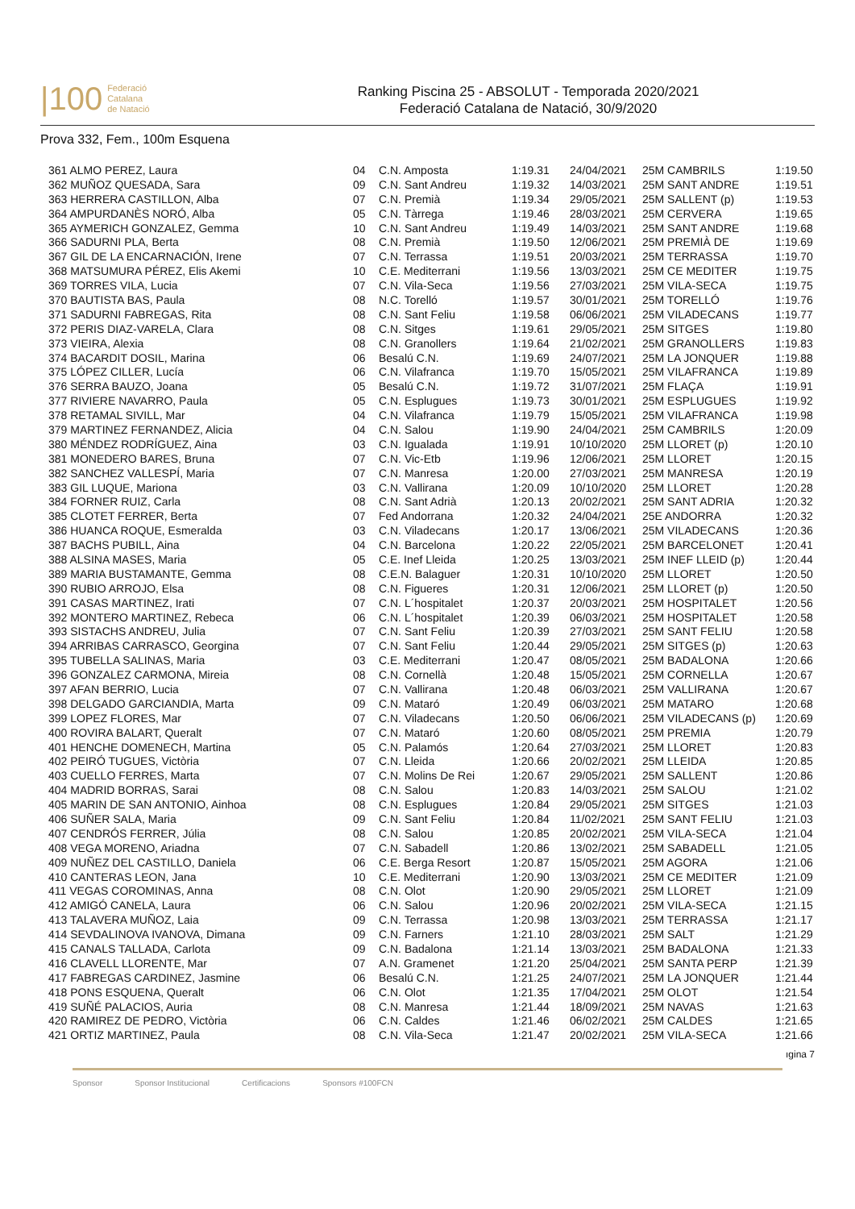|100 Federació
Catalana
de Natació
Ranking Piscina 25 - ABSOLUT - Temporada 2020/2021
Federació Catalana de Natació, 30/9/2020
Prova 332, Fem., 100m Esquena
| 361 ALMO PEREZ, Laura | 04 | C.N. Amposta | 1:19.31 | 24/04/2021 | 25M CAMBRILS | 1:19.50 |
| 362 MUÑOZ QUESADA, Sara | 09 | C.N. Sant Andreu | 1:19.32 | 14/03/2021 | 25M SANT ANDRE | 1:19.51 |
| 363 HERRERA CASTILLON, Alba | 07 | C.N. Premià | 1:19.34 | 29/05/2021 | 25M SALLENT (p) | 1:19.53 |
| 364 AMPURDANÈS NORÓ, Alba | 05 | C.N. Tàrrega | 1:19.46 | 28/03/2021 | 25M CERVERA | 1:19.65 |
| 365 AYMERICH GONZALEZ, Gemma | 10 | C.N. Sant Andreu | 1:19.49 | 14/03/2021 | 25M SANT ANDRE | 1:19.68 |
| 366 SADURNI PLA, Berta | 08 | C.N. Premià | 1:19.50 | 12/06/2021 | 25M PREMIÀ DE | 1:19.69 |
| 367 GIL DE LA ENCARNACIÓN, Irene | 07 | C.N. Terrassa | 1:19.51 | 20/03/2021 | 25M TERRASSA | 1:19.70 |
| 368 MATSUMURA PÉREZ, Elis Akemi | 10 | C.E. Mediterrani | 1:19.56 | 13/03/2021 | 25M CE MEDITER | 1:19.75 |
| 369 TORRES VILA, Lucia | 07 | C.N. Vila-Seca | 1:19.56 | 27/03/2021 | 25M VILA-SECA | 1:19.75 |
| 370 BAUTISTA BAS, Paula | 08 | N.C. Torelló | 1:19.57 | 30/01/2021 | 25M TORELLÓ | 1:19.76 |
| 371 SADURNI FABREGAS, Rita | 08 | C.N. Sant Feliu | 1:19.58 | 06/06/2021 | 25M VILADECANS | 1:19.77 |
| 372 PERIS DIAZ-VARELA, Clara | 08 | C.N. Sitges | 1:19.61 | 29/05/2021 | 25M SITGES | 1:19.80 |
| 373 VIEIRA, Alexia | 08 | C.N. Granollers | 1:19.64 | 21/02/2021 | 25M GRANOLLERS | 1:19.83 |
| 374 BACARDIT DOSIL, Marina | 06 | Besalú C.N. | 1:19.69 | 24/07/2021 | 25M LA JONQUER | 1:19.88 |
| 375 LÓPEZ CILLER, Lucía | 06 | C.N. Vilafranca | 1:19.70 | 15/05/2021 | 25M VILAFRANCA | 1:19.89 |
| 376 SERRA BAUZO, Joana | 05 | Besalú C.N. | 1:19.72 | 31/07/2021 | 25M FLAÇA | 1:19.91 |
| 377 RIVIERE NAVARRO, Paula | 05 | C.N. Esplugues | 1:19.73 | 30/01/2021 | 25M ESPLUGUES | 1:19.92 |
| 378 RETAMAL SIVILL, Mar | 04 | C.N. Vilafranca | 1:19.79 | 15/05/2021 | 25M VILAFRANCA | 1:19.98 |
| 379 MARTINEZ FERNANDEZ, Alicia | 04 | C.N. Salou | 1:19.90 | 24/04/2021 | 25M CAMBRILS | 1:20.09 |
| 380 MÉNDEZ RODRÍGUEZ, Aina | 03 | C.N. Igualada | 1:19.91 | 10/10/2020 | 25M LLORET (p) | 1:20.10 |
| 381 MONEDERO BARES, Bruna | 07 | C.N. Vic-Etb | 1:19.96 | 12/06/2021 | 25M LLORET | 1:20.15 |
| 382 SANCHEZ VALLESPÍ, Maria | 07 | C.N. Manresa | 1:20.00 | 27/03/2021 | 25M MANRESA | 1:20.19 |
| 383 GIL LUQUE, Mariona | 03 | C.N. Vallirana | 1:20.09 | 10/10/2020 | 25M LLORET | 1:20.28 |
| 384 FORNER RUIZ, Carla | 08 | C.N. Sant Adrià | 1:20.13 | 20/02/2021 | 25M SANT ADRIA | 1:20.32 |
| 385 CLOTET FERRER, Berta | 07 | Fed Andorrana | 1:20.32 | 24/04/2021 | 25E ANDORRA | 1:20.32 |
| 386 HUANCA ROQUE, Esmeralda | 03 | C.N. Viladecans | 1:20.17 | 13/06/2021 | 25M VILADECANS | 1:20.36 |
| 387 BACHS PUBILL, Aina | 04 | C.N. Barcelona | 1:20.22 | 22/05/2021 | 25M BARCELONET | 1:20.41 |
| 388 ALSINA MASES, Maria | 05 | C.E. Inef Lleida | 1:20.25 | 13/03/2021 | 25M INEF LLEID (p) | 1:20.44 |
| 389 MARIA BUSTAMANTE, Gemma | 08 | C.E.N. Balaguer | 1:20.31 | 10/10/2020 | 25M LLORET | 1:20.50 |
| 390 RUBIO ARROJO, Elsa | 08 | C.N. Figueres | 1:20.31 | 12/06/2021 | 25M LLORET (p) | 1:20.50 |
| 391 CASAS MARTINEZ, Irati | 07 | C.N. L´hospitalet | 1:20.37 | 20/03/2021 | 25M HOSPITALET | 1:20.56 |
| 392 MONTERO MARTINEZ, Rebeca | 06 | C.N. L´hospitalet | 1:20.39 | 06/03/2021 | 25M HOSPITALET | 1:20.58 |
| 393 SISTACHS ANDREU, Julia | 07 | C.N. Sant Feliu | 1:20.39 | 27/03/2021 | 25M SANT FELIU | 1:20.58 |
| 394 ARRIBAS CARRASCO, Georgina | 07 | C.N. Sant Feliu | 1:20.44 | 29/05/2021 | 25M SITGES (p) | 1:20.63 |
| 395 TUBELLA SALINAS, Maria | 03 | C.E. Mediterrani | 1:20.47 | 08/05/2021 | 25M BADALONA | 1:20.66 |
| 396 GONZALEZ CARMONA, Mireia | 08 | C.N. Cornellà | 1:20.48 | 15/05/2021 | 25M CORNELLA | 1:20.67 |
| 397 AFAN BERRIO, Lucia | 07 | C.N. Vallirana | 1:20.48 | 06/03/2021 | 25M VALLIRANA | 1:20.67 |
| 398 DELGADO GARCIANDIA, Marta | 09 | C.N. Mataró | 1:20.49 | 06/03/2021 | 25M MATARO | 1:20.68 |
| 399 LOPEZ FLORES, Mar | 07 | C.N. Viladecans | 1:20.50 | 06/06/2021 | 25M VILADECANS (p) | 1:20.69 |
| 400 ROVIRA BALART, Queralt | 07 | C.N. Mataró | 1:20.60 | 08/05/2021 | 25M PREMIA | 1:20.79 |
| 401 HENCHE DOMENECH, Martina | 05 | C.N. Palamós | 1:20.64 | 27/03/2021 | 25M LLORET | 1:20.83 |
| 402 PEIRÓ TUGUES, Victòria | 07 | C.N. Lleida | 1:20.66 | 20/02/2021 | 25M LLEIDA | 1:20.85 |
| 403 CUELLO FERRES, Marta | 07 | C.N. Molins De Rei | 1:20.67 | 29/05/2021 | 25M SALLENT | 1:20.86 |
| 404 MADRID BORRAS, Sarai | 08 | C.N. Salou | 1:20.83 | 14/03/2021 | 25M SALOU | 1:21.02 |
| 405 MARIN DE SAN ANTONIO, Ainhoa | 08 | C.N. Esplugues | 1:20.84 | 29/05/2021 | 25M SITGES | 1:21.03 |
| 406 SUÑER SALA, Maria | 09 | C.N. Sant Feliu | 1:20.84 | 11/02/2021 | 25M SANT FELIU | 1:21.03 |
| 407 CENDRÓS FERRER, Júlia | 08 | C.N. Salou | 1:20.85 | 20/02/2021 | 25M VILA-SECA | 1:21.04 |
| 408 VEGA MORENO, Ariadna | 07 | C.N. Sabadell | 1:20.86 | 13/02/2021 | 25M SABADELL | 1:21.05 |
| 409 NUÑEZ DEL CASTILLO, Daniela | 06 | C.E. Berga Resort | 1:20.87 | 15/05/2021 | 25M AGORA | 1:21.06 |
| 410 CANTERAS LEON, Jana | 10 | C.E. Mediterrani | 1:20.90 | 13/03/2021 | 25M CE MEDITER | 1:21.09 |
| 411 VEGAS COROMINAS, Anna | 08 | C.N. Olot | 1:20.90 | 29/05/2021 | 25M LLORET | 1:21.09 |
| 412 AMIGÓ CANELA, Laura | 06 | C.N. Salou | 1:20.96 | 20/02/2021 | 25M VILA-SECA | 1:21.15 |
| 413 TALAVERA MUÑOZ, Laia | 09 | C.N. Terrassa | 1:20.98 | 13/03/2021 | 25M TERRASSA | 1:21.17 |
| 414 SEVDALINOVA IVANOVA, Dimana | 09 | C.N. Farners | 1:21.10 | 28/03/2021 | 25M SALT | 1:21.29 |
| 415 CANALS TALLADA, Carlota | 09 | C.N. Badalona | 1:21.14 | 13/03/2021 | 25M BADALONA | 1:21.33 |
| 416 CLAVELL LLORENTE, Mar | 07 | A.N. Gramenet | 1:21.20 | 25/04/2021 | 25M SANTA PERP | 1:21.39 |
| 417 FABREGAS CARDINEZ, Jasmine | 06 | Besalú C.N. | 1:21.25 | 24/07/2021 | 25M LA JONQUER | 1:21.44 |
| 418 PONS ESQUENA, Queralt | 06 | C.N. Olot | 1:21.35 | 17/04/2021 | 25M OLOT | 1:21.54 |
| 419 SUÑÉ PALACIOS, Auria | 08 | C.N. Manresa | 1:21.44 | 18/09/2021 | 25M NAVAS | 1:21.63 |
| 420 RAMIREZ DE PEDRO, Victòria | 06 | C.N. Caldes | 1:21.46 | 06/02/2021 | 25M CALDES | 1:21.65 |
| 421 ORTIZ MARTINEZ, Paula | 08 | C.N. Vila-Seca | 1:21.47 | 20/02/2021 | 25M VILA-SECA | 1:21.66 |
ıgina 7
Sponsor Sponsor Institucional Certificacions Sponsors #100FCN